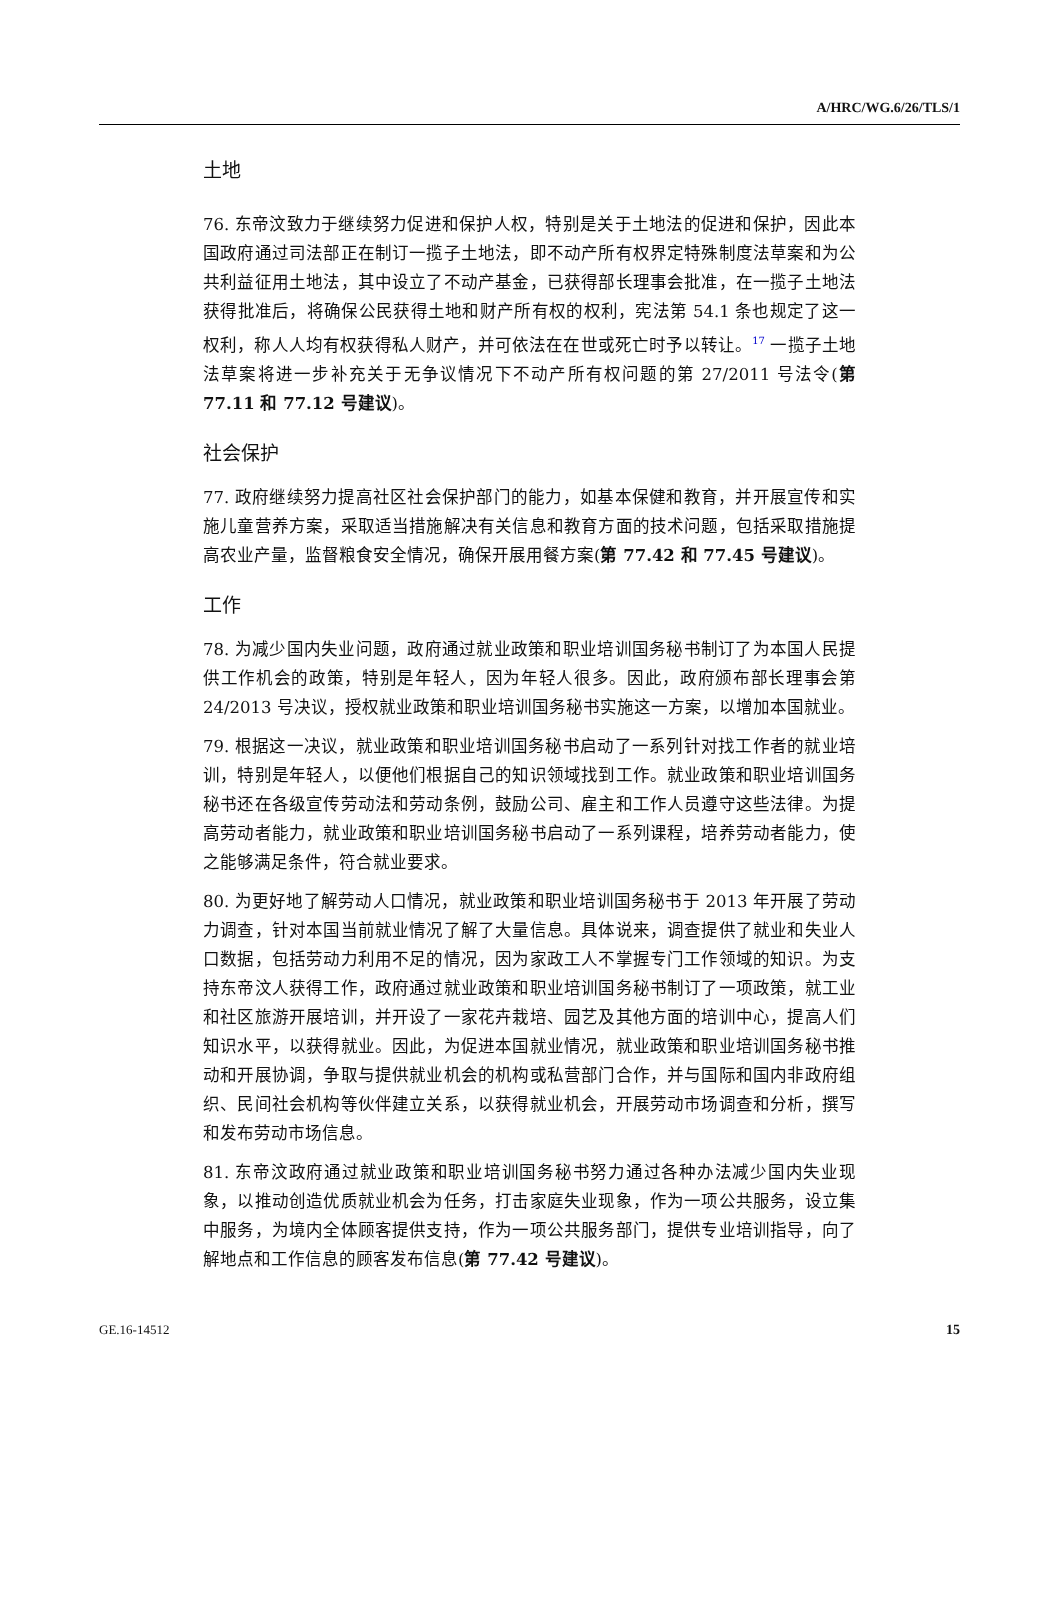A/HRC/WG.6/26/TLS/1
土地
76. 东帝汶致力于继续努力促进和保护人权，特别是关于土地法的促进和保护，因此本国政府通过司法部正在制订一揽子土地法，即不动产所有权界定特殊制度法草案和为公共利益征用土地法，其中设立了不动产基金，已获得部长理事会批准，在一揽子土地法获得批准后，将确保公民获得土地和财产所有权的权利，宪法第 54.1 条也规定了这一权利，称人人均有权获得私人财产，并可依法在在世或死亡时予以转让。<sup>17</sup> 一揽子土地法草案将进一步补充关于无争议情况下不动产所有权问题的第 27/2011 号法令(第 77.11 和 77.12 号建议)。
社会保护
77. 政府继续努力提高社区社会保护部门的能力，如基本保健和教育，并开展宣传和实施儿童营养方案，采取适当措施解决有关信息和教育方面的技术问题，包括采取措施提高农业产量，监督粮食安全情况，确保开展用餐方案(第 77.42 和 77.45 号建议)。
工作
78. 为减少国内失业问题，政府通过就业政策和职业培训国务秘书制订了为本国人民提供工作机会的政策，特别是年轻人，因为年轻人很多。因此，政府颁布部长理事会第 24/2013 号决议，授权就业政策和职业培训国务秘书实施这一方案，以增加本国就业。
79. 根据这一决议，就业政策和职业培训国务秘书启动了一系列针对找工作者的就业培训，特别是年轻人，以便他们根据自己的知识领域找到工作。就业政策和职业培训国务秘书还在各级宣传劳动法和劳动条例，鼓励公司、雇主和工作人员遵守这些法律。为提高劳动者能力，就业政策和职业培训国务秘书启动了一系列课程，培养劳动者能力，使之能够满足条件，符合就业要求。
80. 为更好地了解劳动人口情况，就业政策和职业培训国务秘书于 2013 年开展了劳动力调查，针对本国当前就业情况了解了大量信息。具体说来，调查提供了就业和失业人口数据，包括劳动力利用不足的情况，因为家政工人不掌握专门工作领域的知识。为支持东帝汶人获得工作，政府通过就业政策和职业培训国务秘书制订了一项政策，就工业和社区旅游开展培训，并开设了一家花卉栽培、园艺及其他方面的培训中心，提高人们知识水平，以获得就业。因此，为促进本国就业情况，就业政策和职业培训国务秘书推动和开展协调，争取与提供就业机会的机构或私营部门合作，并与国际和国内非政府组织、民间社会机构等伙伴建立关系，以获得就业机会，开展劳动市场调查和分析，撰写和发布劳动市场信息。
81. 东帝汶政府通过就业政策和职业培训国务秘书努力通过各种办法减少国内失业现象，以推动创造优质就业机会为任务，打击家庭失业现象，作为一项公共服务，设立集中服务，为境内全体顾客提供支持，作为一项公共服务部门，提供专业培训指导，向了解地点和工作信息的顾客发布信息(第 77.42 号建议)。
GE.16-14512 15